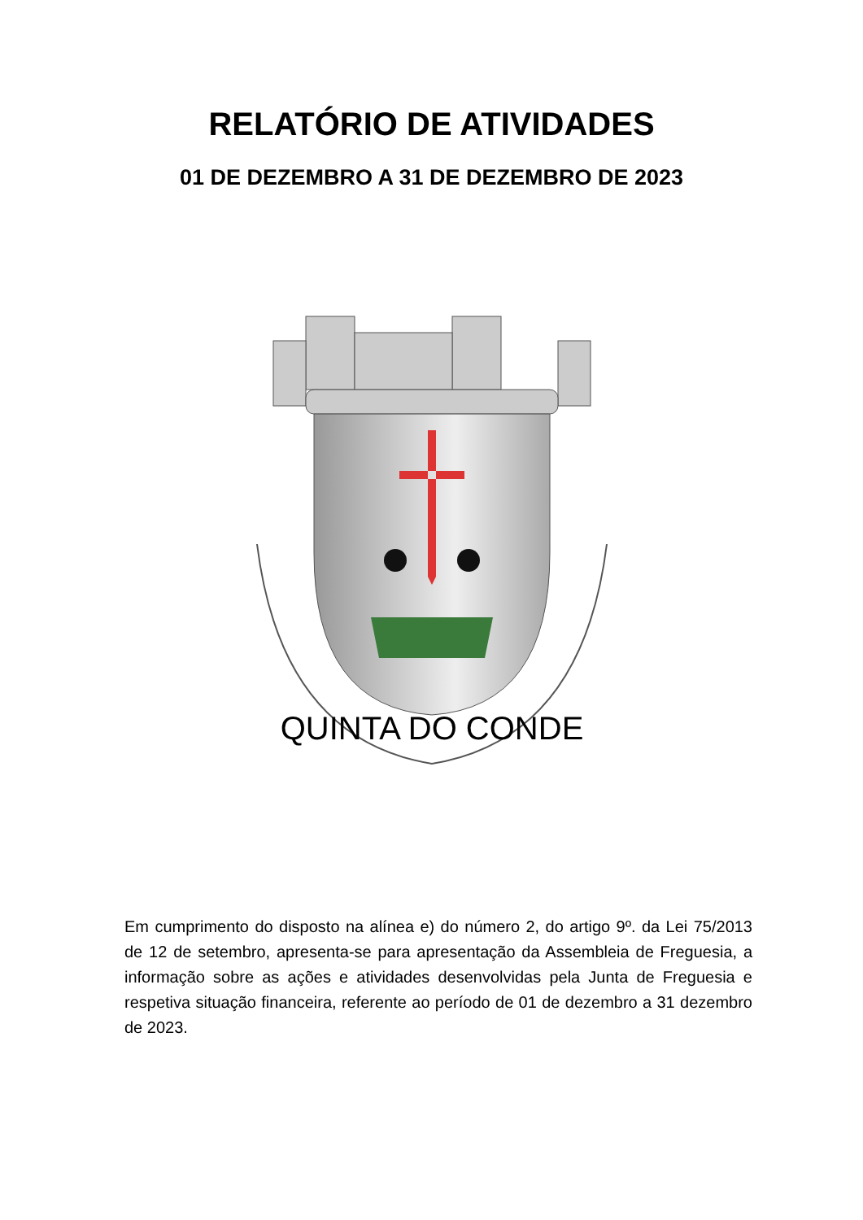RELATÓRIO DE ATIVIDADES
01 DE DEZEMBRO A 31 DE DEZEMBRO DE 2023
QUINTA DO CONDE
Em cumprimento do disposto na alínea e) do número 2, do artigo 9º. da Lei 75/2013 de 12 de setembro, apresenta-se para apresentação da Assembleia de Freguesia, a informação sobre as ações e atividades desenvolvidas pela Junta de Freguesia e respetiva situação financeira, referente ao período de 01 de dezembro a 31 dezembro de 2023.